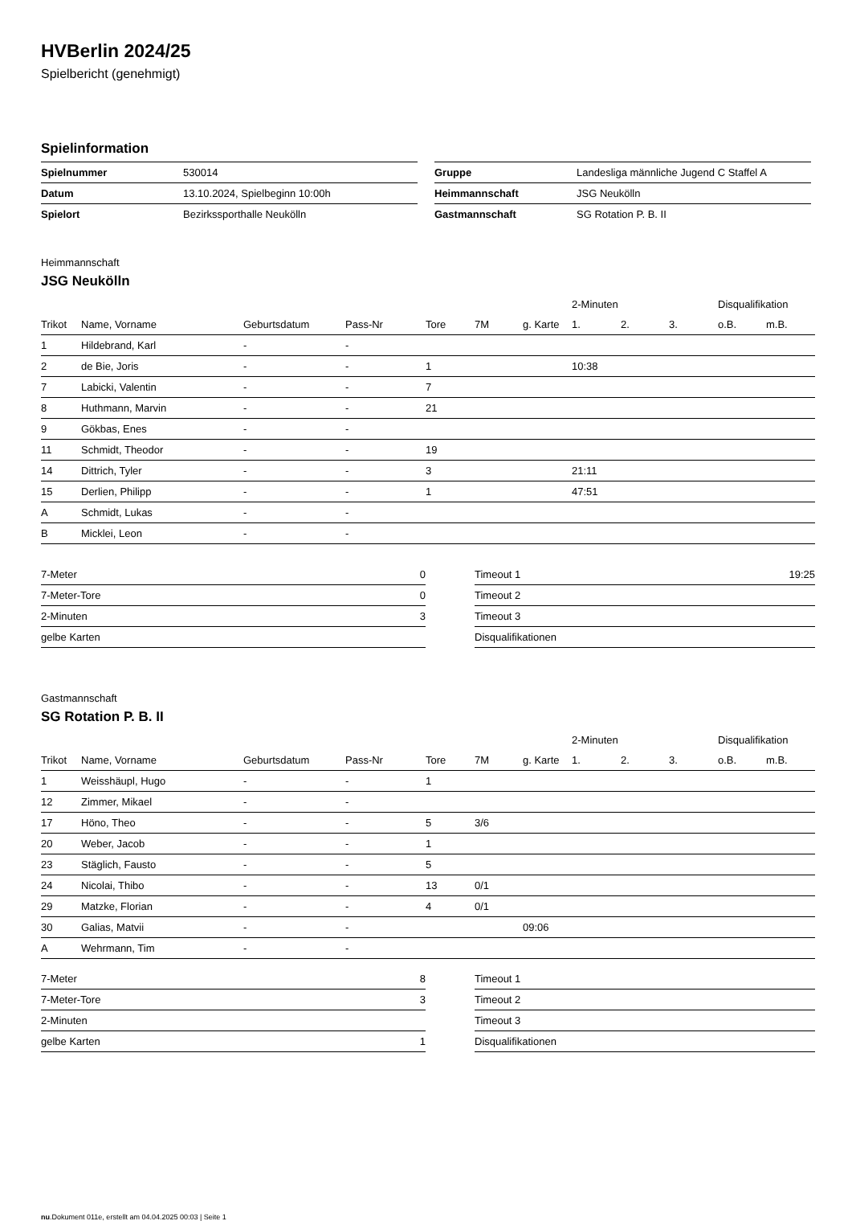HVBerlin 2024/25
Spielbericht (genehmigt)
Spielinformation
| Spielnummer | 530014 |
| Datum | 13.10.2024, Spielbeginn 10:00h |
| Spielort | Bezirkssporthalle Neukölln |
| Gruppe | Landesliga männliche Jugend C Staffel A |
| Heimmannschaft | JSG Neukölln |
| Gastmannschaft | SG Rotation P. B. II |
Heimmannschaft
JSG Neukölln
| | | | | | | | 2-Minuten | | | Disqualifikation | |
| --- | --- | --- | --- | --- | --- | --- | --- | --- | --- | --- | --- |
| Trikot | Name, Vorname | Geburtsdatum | Pass-Nr | Tore | 7M | g. Karte | 1. | 2. | 3. | o.B. | m.B. |
| 1 | Hildebrand, Karl | - | - | | | | | | | | |
| 2 | de Bie, Joris | - | - | 1 | | | 10:38 | | | | |
| 7 | Labicki, Valentin | - | - | 7 | | | | | | | |
| 8 | Huthmann, Marvin | - | - | 21 | | | | | | | |
| 9 | Gökbas, Enes | - | - | | | | | | | | |
| 11 | Schmidt, Theodor | - | - | 19 | | | | | | | |
| 14 | Dittrich, Tyler | - | - | 3 | | | 21:11 | | | | |
| 15 | Derlien, Philipp | - | - | 1 | | | 47:51 | | | | |
| A | Schmidt, Lukas | - | - | | | | | | | | |
| B | Micklei, Leon | - | - | | | | | | | | |
| 7-Meter | 0 |
| 7-Meter-Tore | 0 |
| 2-Minuten | 3 |
| gelbe Karten | |
| Timeout 1 | 19:25 |
| Timeout 2 | |
| Timeout 3 | |
| Disqualifikationen | |
Gastmannschaft
SG Rotation P. B. II
| | | | | | | | 2-Minuten | | | Disqualifikation | |
| --- | --- | --- | --- | --- | --- | --- | --- | --- | --- | --- | --- |
| Trikot | Name, Vorname | Geburtsdatum | Pass-Nr | Tore | 7M | g. Karte | 1. | 2. | 3. | o.B. | m.B. |
| 1 | Weisshäupl, Hugo | - | - | 1 | | | | | | | |
| 12 | Zimmer, Mikael | - | - | | | | | | | | |
| 17 | Höno, Theo | - | - | 5 | 3/6 | | | | | | |
| 20 | Weber, Jacob | - | - | 1 | | | | | | | |
| 23 | Stäglich, Fausto | - | - | 5 | | | | | | | |
| 24 | Nicolai, Thibo | - | - | 13 | 0/1 | | | | | | |
| 29 | Matzke, Florian | - | - | 4 | 0/1 | | | | | | |
| 30 | Galias, Matvii | - | - | | | 09:06 | | | | | |
| A | Wehrmann, Tim | - | - | | | | | | | | |
| 7-Meter | 8 |
| 7-Meter-Tore | 3 |
| 2-Minuten | |
| gelbe Karten | 1 |
| Timeout 1 | |
| Timeout 2 | |
| Timeout 3 | |
| Disqualifikationen | |
nu.Dokument 011e, erstellt am 04.04.2025 00:03 | Seite 1